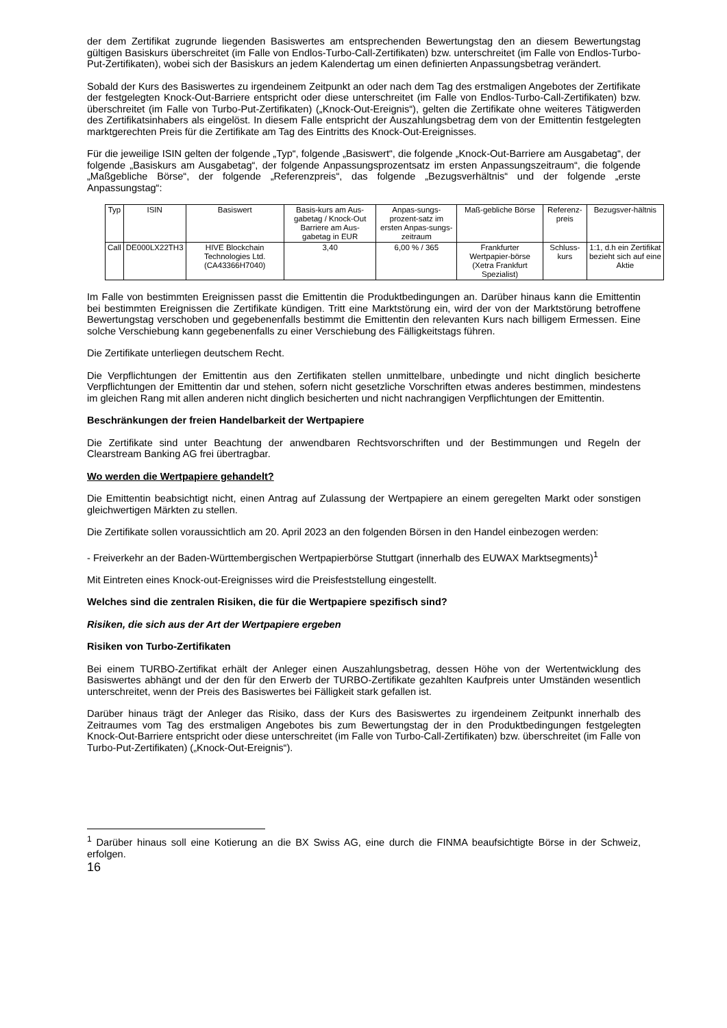der dem Zertifikat zugrunde liegenden Basiswertes am entsprechenden Bewertungstag den an diesem Bewertungstag gültigen Basiskurs überschreitet (im Falle von Endlos-Turbo-Call-Zertifikaten) bzw. unterschreitet (im Falle von Endlos-Turbo-Put-Zertifikaten), wobei sich der Basiskurs an jedem Kalendertag um einen definierten Anpassungsbetrag verändert.
Sobald der Kurs des Basiswertes zu irgendeinem Zeitpunkt an oder nach dem Tag des erstmaligen Angebotes der Zertifikate der festgelegten Knock-Out-Barriere entspricht oder diese unterschreitet (im Falle von Endlos-Turbo-Call-Zertifikaten) bzw. überschreitet (im Falle von Turbo-Put-Zertifikaten) („Knock-Out-Ereignis“), gelten die Zertifikate ohne weiteres Tätigwerden des Zertifikatsinhabers als eingelöst. In diesem Falle entspricht der Auszahlungsbetrag dem von der Emittentin festgelegten marktgerechten Preis für die Zertifikate am Tag des Eintritts des Knock-Out-Ereignisses.
Für die jeweilige ISIN gelten der folgende „Typ“, folgende „Basiswert“, die folgende „Knock-Out-Barriere am Ausgabetag“, der folgende „Basiskurs am Ausgabetag“, der folgende Anpassungsprozentsatz im ersten Anpassungszeitraum“, die folgende „Maßgebliche Börse“, der folgende „Referenzpreis“, das folgende „Bezugsverhältnis“ und der folgende „erste Anpassungstag“:
| Typ | ISIN | Basiswert | Basis-kurs am Aus-gabetag / Knock-Out Barriere am Aus-gabetag in EUR | Anpas-sungs-prozent-satz im ersten Anpas-sungs-zeitraum | Maß-gebliche Börse | Referenz-preis | Bezugsver-hältnis |
| Call | DE000LX22TH3 | HIVE Blockchain Technologies Ltd. (CA43366H7040) | 3,40 | 6,00 % / 365 | Frankfurter Wertpapier-börse (Xetra Frankfurt Spezialist) | Schluss-kurs | 1:1, d.h ein Zertifikat bezieht sich auf eine Aktie |
Im Falle von bestimmten Ereignissen passt die Emittentin die Produktbedingungen an. Darüber hinaus kann die Emittentin bei bestimmten Ereignissen die Zertifikate kündigen. Tritt eine Marktstörung ein, wird der von der Marktstörung betroffene Bewertungstag verschoben und gegebenenfalls bestimmt die Emittentin den relevanten Kurs nach billigem Ermessen. Eine solche Verschiebung kann gegebenenfalls zu einer Verschiebung des Fälligkeitstags führen.
Die Zertifikate unterliegen deutschem Recht.
Die Verpflichtungen der Emittentin aus den Zertifikaten stellen unmittelbare, unbedingte und nicht dinglich besicherte Verpflichtungen der Emittentin dar und stehen, sofern nicht gesetzliche Vorschriften etwas anderes bestimmen, mindestens im gleichen Rang mit allen anderen nicht dinglich besicherten und nicht nachrangigen Verpflichtungen der Emittentin.
Beschränkungen der freien Handelbarkeit der Wertpapiere
Die Zertifikate sind unter Beachtung der anwendbaren Rechtsvorschriften und der Bestimmungen und Regeln der Clearstream Banking AG frei übertragbar.
Wo werden die Wertpapiere gehandelt?
Die Emittentin beabsichtigt nicht, einen Antrag auf Zulassung der Wertpapiere an einem geregelten Markt oder sonstigen gleichwertigen Märkten zu stellen.
Die Zertifikate sollen voraussichtlich am 20. April 2023 an den folgenden Börsen in den Handel einbezogen werden:
- Freiverkehr an der Baden-Württembergischen Wertpapierbörse Stuttgart (innerhalb des EUWAX Marktsegments)<sup>1</sup>
Mit Eintreten eines Knock-out-Ereignisses wird die Preisfeststellung eingestellt.
Welches sind die zentralen Risiken, die für die Wertpapiere spezifisch sind?
Risiken, die sich aus der Art der Wertpapiere ergeben
Risiken von Turbo-Zertifikaten
Bei einem TURBO-Zertifikat erhält der Anleger einen Auszahlungsbetrag, dessen Höhe von der Wertentwicklung des Basiswertes abhängt und der den für den Erwerb der TURBO-Zertifikate gezahlten Kaufpreis unter Umständen wesentlich unterschreitet, wenn der Preis des Basiswertes bei Fälligkeit stark gefallen ist.
Darüber hinaus trägt der Anleger das Risiko, dass der Kurs des Basiswertes zu irgendeinem Zeitpunkt innerhalb des Zeitraumes vom Tag des erstmaligen Angebotes bis zum Bewertungstag der in den Produktbedingungen festgelegten Knock-Out-Barriere entspricht oder diese unterschreitet (im Falle von Turbo-Call-Zertifikaten) bzw. überschreitet (im Falle von Turbo-Put-Zertifikaten) („Knock-Out-Ereignis“).
<sup>1</sup> Darüber hinaus soll eine Kotierung an die BX Swiss AG, eine durch die FINMA beaufsichtigte Börse in der Schweiz, erfolgen.
16